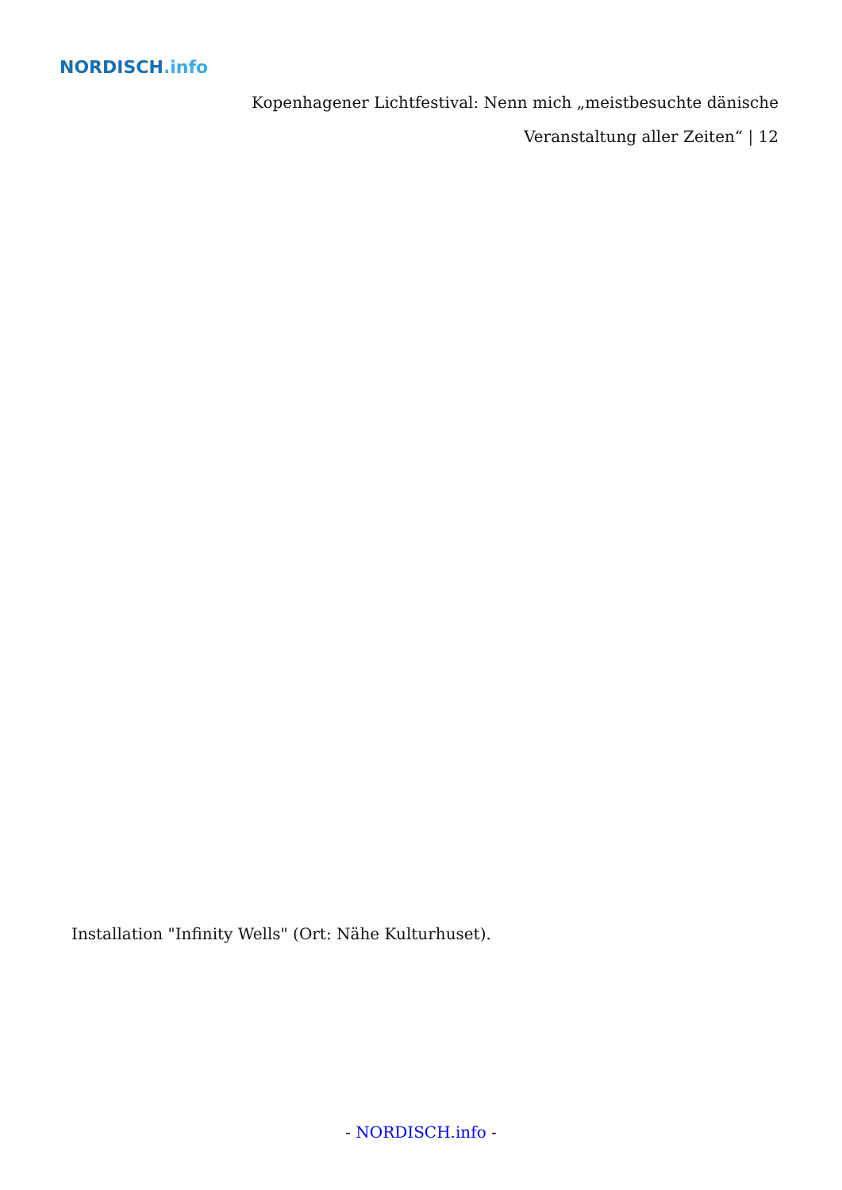NORDISCH.info
Kopenhagener Lichtfestival: Nenn mich „meistbesuchte dänische Veranstaltung aller Zeiten“ | 12
Installation "Infinity Wells" (Ort: Nähe Kulturhuset).
- NORDISCH.info -